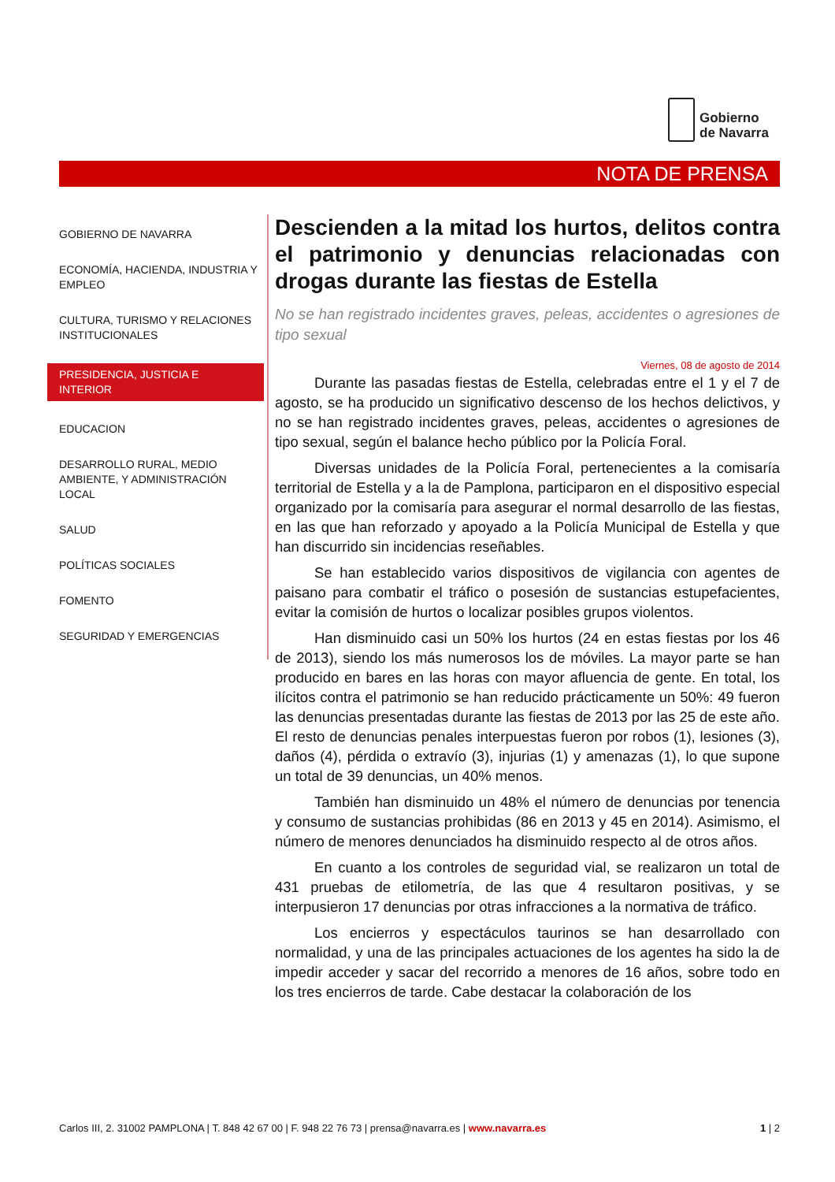Gobierno
de Navarra
NOTA DE PRENSA
GOBIERNO DE NAVARRA
ECONOMÍA, HACIENDA, INDUSTRIA Y EMPLEO
CULTURA, TURISMO Y RELACIONES INSTITUCIONALES
PRESIDENCIA, JUSTICIA E INTERIOR
EDUCACION
DESARROLLO RURAL, MEDIO AMBIENTE, Y ADMINISTRACIÓN LOCAL
SALUD
POLÍTICAS SOCIALES
FOMENTO
SEGURIDAD Y EMERGENCIAS
Descienden a la mitad los hurtos, delitos contra el patrimonio y denuncias relacionadas con drogas durante las fiestas de Estella
No se han registrado incidentes graves, peleas, accidentes o agresiones de tipo sexual
Viernes, 08 de agosto de 2014
Durante las pasadas fiestas de Estella, celebradas entre el 1 y el 7 de agosto, se ha producido un significativo descenso de los hechos delictivos, y no se han registrado incidentes graves, peleas, accidentes o agresiones de tipo sexual, según el balance hecho público por la Policía Foral.
Diversas unidades de la Policía Foral, pertenecientes a la comisaría territorial de Estella y a la de Pamplona, participaron en el dispositivo especial organizado por la comisaría para asegurar el normal desarrollo de las fiestas, en las que han reforzado y apoyado a la Policía Municipal de Estella y que han discurrido sin incidencias reseñables.
Se han establecido varios dispositivos de vigilancia con agentes de paisano para combatir el tráfico o posesión de sustancias estupefacientes, evitar la comisión de hurtos o localizar posibles grupos violentos.
Han disminuido casi un 50% los hurtos (24 en estas fiestas por los 46 de 2013), siendo los más numerosos los de móviles. La mayor parte se han producido en bares en las horas con mayor afluencia de gente. En total, los ilícitos contra el patrimonio se han reducido prácticamente un 50%: 49 fueron las denuncias presentadas durante las fiestas de 2013 por las 25 de este año. El resto de denuncias penales interpuestas fueron por robos (1), lesiones (3), daños (4), pérdida o extravío (3), injurias (1) y amenazas (1), lo que supone un total de 39 denuncias, un 40% menos.
También han disminuido un 48% el número de denuncias por tenencia y consumo de sustancias prohibidas (86 en 2013 y 45 en 2014). Asimismo, el número de menores denunciados ha disminuido respecto al de otros años.
En cuanto a los controles de seguridad vial, se realizaron un total de 431 pruebas de etilometría, de las que 4 resultaron positivas, y se interpusieron 17 denuncias por otras infracciones a la normativa de tráfico.
Los encierros y espectáculos taurinos se han desarrollado con normalidad, y una de las principales actuaciones de los agentes ha sido la de impedir acceder y sacar del recorrido a menores de 16 años, sobre todo en los tres encierros de tarde. Cabe destacar la colaboración de los
Carlos III, 2. 31002 PAMPLONA | T. 848 42 67 00 | F. 948 22 76 73 | prensa@navarra.es | www.navarra.es 1 | 2